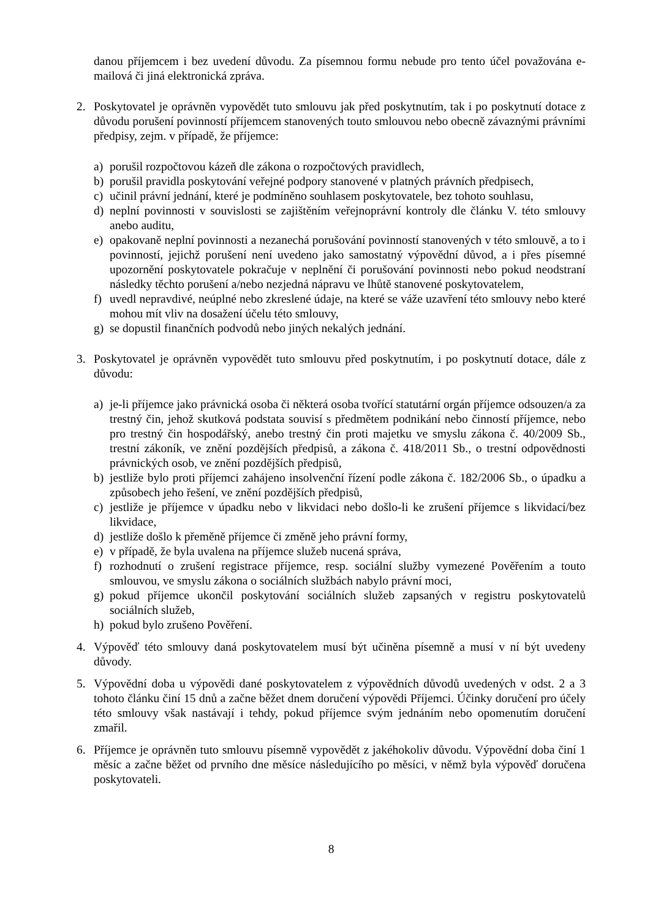danou příjemcem i bez uvedení důvodu. Za písemnou formu nebude pro tento účel považována e-mailová či jiná elektronická zpráva.
2. Poskytovatel je oprávněn vypovědět tuto smlouvu jak před poskytnutím, tak i po poskytnutí dotace z důvodu porušení povinností příjemcem stanovených touto smlouvou nebo obecně závaznými právními předpisy, zejm. v případě, že příjemce:
a) porušil rozpočtovou kázeň dle zákona o rozpočtových pravidlech,
b) porušil pravidla poskytování veřejné podpory stanovené v platných právních předpisech,
c) učinil právní jednání, které je podmíněno souhlasem poskytovatele, bez tohoto souhlasu,
d) neplní povinnosti v souvislosti se zajištěním veřejnoprávní kontroly dle článku V. této smlouvy anebo auditu,
e) opakovaně neplní povinnosti a nezanechá porušování povinností stanovených v této smlouvě, a to i povinností, jejichž porušení není uvedeno jako samostatný výpovědní důvod, a i přes písemné upozornění poskytovatele pokračuje v neplnění či porušování povinnosti nebo pokud neodstraní následky těchto porušení a/nebo nezjedná nápravu ve lhůtě stanovené poskytovatelem,
f) uvedl nepravdivé, neúplné nebo zkreslené údaje, na které se váže uzavření této smlouvy nebo které mohou mít vliv na dosažení účelu této smlouvy,
g) se dopustil finančních podvodů nebo jiných nekalých jednání.
3. Poskytovatel je oprávněn vypovědět tuto smlouvu před poskytnutím, i po poskytnutí dotace, dále z důvodu:
a) je-li příjemce jako právnická osoba či některá osoba tvořící statutární orgán příjemce odsouzen/a za trestný čin, jehož skutková podstata souvisí s předmětem podnikání nebo činností příjemce, nebo pro trestný čin hospodářský, anebo trestný čin proti majetku ve smyslu zákona č. 40/2009 Sb., trestní zákoník, ve znění pozdějších předpisů, a zákona č. 418/2011 Sb., o trestní odpovědnosti právnických osob, ve znění pozdějších předpisů,
b) jestliže bylo proti příjemci zahájeno insolvenční řízení podle zákona č. 182/2006 Sb., o úpadku a způsobech jeho řešení, ve znění pozdějších předpisů,
c) jestliže je příjemce v úpadku nebo v likvidaci nebo došlo-li ke zrušení příjemce s likvidací/bez likvidace,
d) jestliže došlo k přeměně příjemce či změně jeho právní formy,
e) v případě, že byla uvalena na příjemce služeb nucená správa,
f) rozhodnutí o zrušení registrace příjemce, resp. sociální služby vymezené Pověřením a touto smlouvou, ve smyslu zákona o sociálních službách nabylo právní moci,
g) pokud příjemce ukončil poskytování sociálních služeb zapsaných v registru poskytovatelů sociálních služeb,
h) pokud bylo zrušeno Pověření.
4. Výpověď této smlouvy daná poskytovatelem musí být učiněna písemně a musí v ní být uvedeny důvody.
5. Výpovědní doba u výpovědi dané poskytovatelem z výpovědních důvodů uvedených v odst. 2 a 3 tohoto článku činí 15 dnů a začne běžet dnem doručení výpovědi Příjemci. Účinky doručení pro účely této smlouvy však nastávají i tehdy, pokud příjemce svým jednáním nebo opomenutím doručení zmařil.
6. Příjemce je oprávněn tuto smlouvu písemně vypovědět z jakéhokoliv důvodu. Výpovědní doba činí 1 měsíc a začne běžet od prvního dne měsíce následujícího po měsíci, v němž byla výpověď doručena poskytovateli.
8